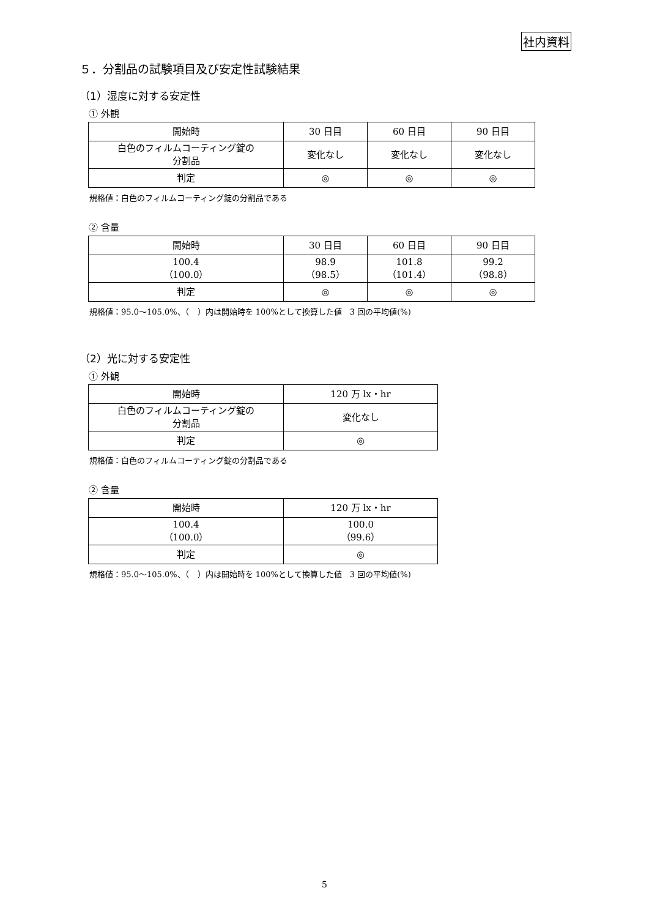社内資料
５．分割品の試験項目及び安定性試験結果
（1）湿度に対する安定性
① 外観
| 開始時 | 30 日目 | 60 日目 | 90 日目 |
| 白色のフィルムコーティング錠の 分割品 | 変化なし | 変化なし | 変化なし |
| 判定 | ◎ | ◎ | ◎ |
規格値：白色のフィルムコーティング錠の分割品である
② 含量
| 開始時 | 30 日目 | 60 日目 | 90 日目 |
| 100.4 （100.0） | 98.9 （98.5） | 101.8 （101.4） | 99.2 （98.8） |
| 判定 | ◎ | ◎ | ◎ |
規格値：95.0～105.0%、（　）内は開始時を 100%として換算した値　3 回の平均値(%)
（2）光に対する安定性
① 外観
| 開始時 | 120 万 lx・hr |
| 白色のフィルムコーティング錠の 分割品 | 変化なし |
| 判定 | ◎ |
規格値：白色のフィルムコーティング錠の分割品である
② 含量
| 開始時 | 120 万 lx・hr |
| 100.4 （100.0） | 100.0 （99.6） |
| 判定 | ◎ |
規格値：95.0～105.0%、（　）内は開始時を 100%として換算した値　3 回の平均値(%)
5